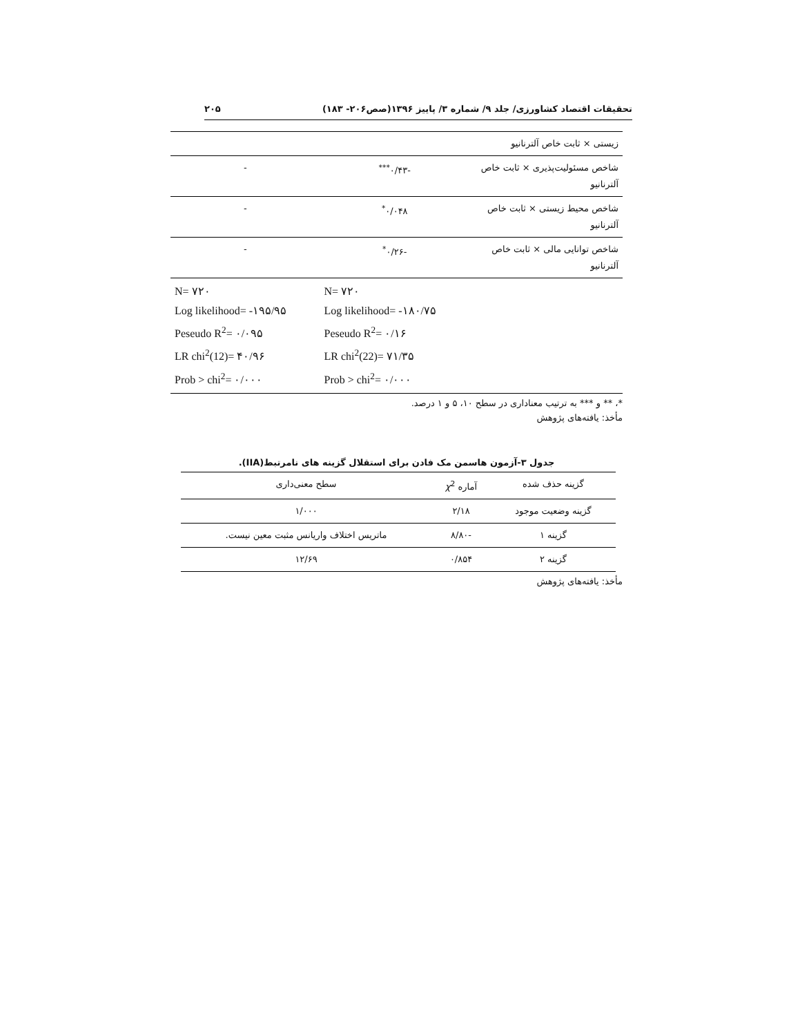تحقیقات اقتصاد کشاورزی/ جلد ۹/ شماره ۳/ پاییز ۱۳۹۶(صص۲۰۶- ۱۸۳) ۲۰۵
| زیستی × ثابت خاص آلترنانیو | | |
| شاخص مسئولیت‌پذیری × ثابت خاص آلترنانیو | -۰/۴۳<sup>***</sup> | - |
| شاخص محیط زیستی × ثابت خاص آلترنانیو | ۰/۰۴۸<sup>*</sup> | - |
| شاخص توانایی مالی × ثابت خاص آلترنانیو | -۰/۲۶<sup>*</sup> | - |
| | N= ۷۲۰ Log likelihood= -۱۸۰/۷۵ Peseudo R<sup>2</sup>= ۰/۱۶ LR chi<sup>2</sup>(22)= ۷۱/۳۵ Prob > chi<sup>2</sup>= ۰/۰۰۰ | N= ۷۲۰ Log likelihood= -۱۹۵/۹۵ Peseudo R<sup>2</sup>= ۰/۰۹۵ LR chi<sup>2</sup>(12)= ۴۰/۹۶ Prob > chi<sup>2</sup>= ۰/۰۰۰ |
*، ** و *** به ترتیب معناداری در سطح ۱۰، ۵ و ۱ درصد.
مأخذ: یافته‌های پژوهش
جدول ۳-آزمون هاسمن مک فادن برای استقلال گزینه های نامرتبط(IIA).
| گزینه حذف شده | آماره χ<sup>2</sup> | سطح معنی‌داری |
| --- | --- | --- |
| گزینه وضعیت موجود | ۲/۱۸ | ۱/۰۰۰ |
| گزینه ۱ | -۸/۸۰ | ماتریس اختلاف واریانس مثبت معین نیست. |
| گزینه ۲ | ۰/۸۵۴ | ۱۲/۶۹ |
مأخذ: یافته‌های پژوهش